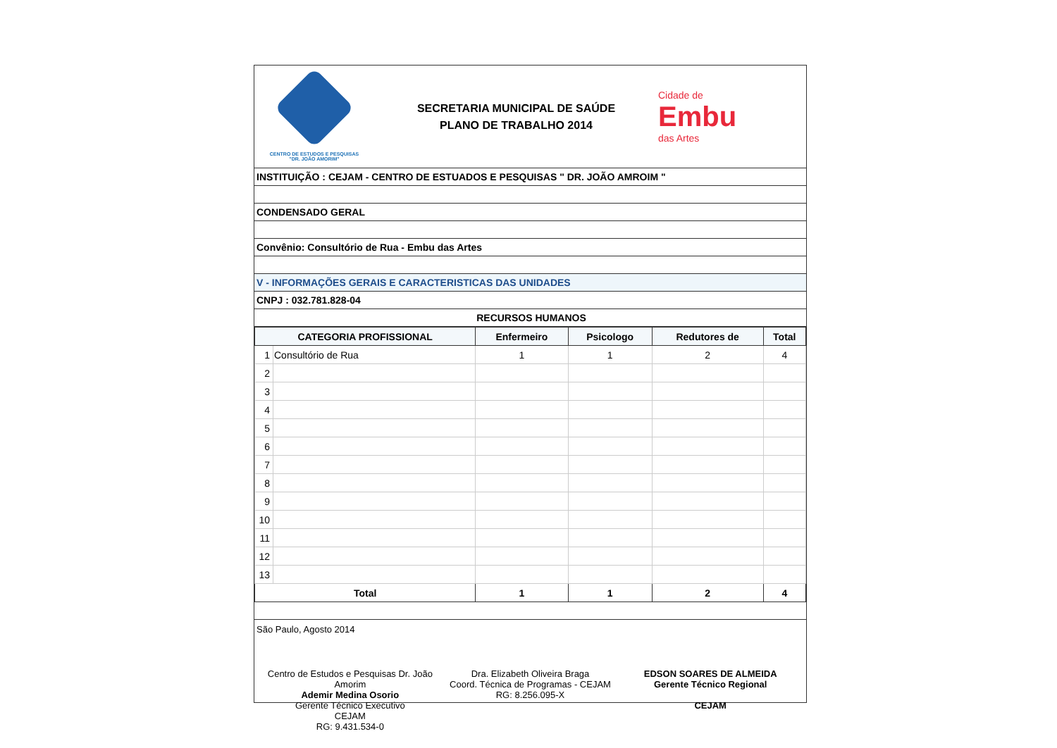CENTRO DE ESTUDOS E PESQUISAS
"DR. JOÃO AMORIM"
SECRETARIA MUNICIPAL DE SAÚDE
PLANO DE TRABALHO 2014
Cidade de
Embu
das Artes
INSTITUIÇÃO : CEJAM - CENTRO DE ESTUADOS E PESQUISAS " DR. JOÃO AMROIM "
CONDENSADO GERAL
Convênio: Consultório de Rua - Embu das Artes
V - INFORMAÇÕES GERAIS E CARACTERISTICAS DAS UNIDADES
CNPJ : 032.781.828-04
RECURSOS HUMANOS
| CATEGORIA PROFISSIONAL | | Enfermeiro | Psicologo | Redutores de | Total |
| --- | --- | --- | --- | --- | --- |
| 1 | Consultório de Rua | 1 | 1 | 2 | 4 |
| 2 | | | | | |
| 3 | | | | | |
| 4 | | | | | |
| 5 | | | | | |
| 6 | | | | | |
| 7 | | | | | |
| 8 | | | | | |
| 9 | | | | | |
| 10 | | | | | |
| 11 | | | | | |
| 12 | | | | | |
| 13 | | | | | |
| Total | | 1 | 1 | 2 | 4 |
São Paulo, Agosto 2014
Centro de Estudos e Pesquisas Dr. João Amorim
Ademir Medina Osorio
Gerente Técnico Executivo
CEJAM
RG: 9.431.534-0
Dra. Elizabeth Oliveira Braga
Coord. Técnica de Programas - CEJAM
RG: 8.256.095-X
EDSON SOARES DE ALMEIDA
Gerente Técnico Regional
CEJAM